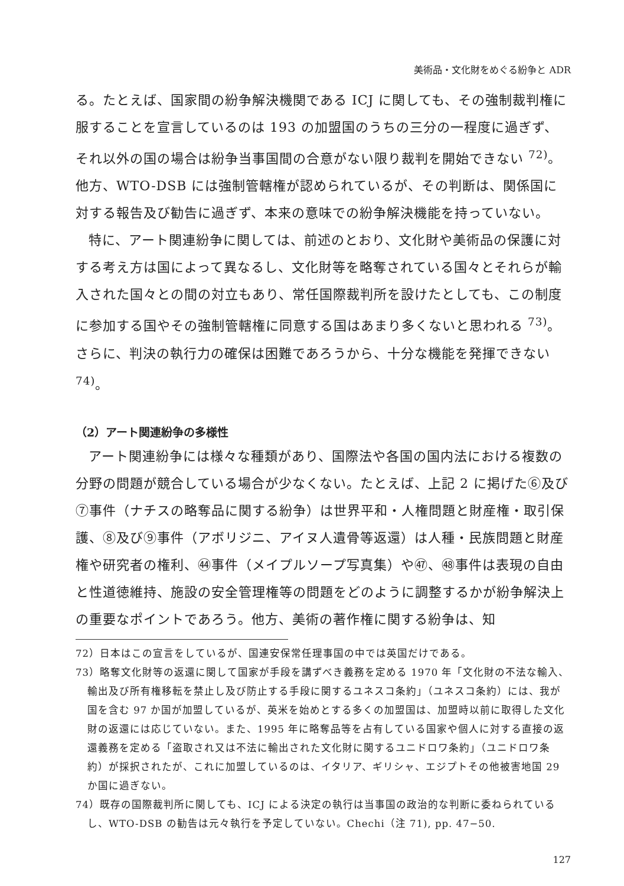美術品・文化財をめぐる紛争と ADR
る。たとえば、国家間の紛争解決機関である ICJ に関しても、その強制裁判権に服することを宣言しているのは 193 の加盟国のうちの三分の一程度に過ぎず、それ以外の国の場合は紛争当事国間の合意がない限り裁判を開始できない <sup>72)</sup>。他方、WTO-DSB には強制管轄権が認められているが、その判断は、関係国に対する報告及び勧告に過ぎず、本来の意味での紛争解決機能を持っていない。
特に、アート関連紛争に関しては、前述のとおり、文化財や美術品の保護に対する考え方は国によって異なるし、文化財等を略奪されている国々とそれらが輸入された国々との間の対立もあり、常任国際裁判所を設けたとしても、この制度に参加する国やその強制管轄権に同意する国はあまり多くないと思われる <sup>73)</sup>。さらに、判決の執行力の確保は困難であろうから、十分な機能を発揮できない <sup>74)</sup>。
（2）アート関連紛争の多様性
アート関連紛争には様々な種類があり、国際法や各国の国内法における複数の分野の問題が競合している場合が少なくない。たとえば、上記 2 に掲げた⑥及び⑦事件（ナチスの略奪品に関する紛争）は世界平和・人権問題と財産権・取引保護、⑧及び⑨事件（アボリジニ、アイヌ人遺骨等返還）は人種・民族問題と財産権や研究者の権利、㊹事件（メイプルソープ写真集）や㊼、㊽事件は表現の自由と性道徳維持、施設の安全管理権等の問題をどのように調整するかが紛争解決上の重要なポイントであろう。他方、美術の著作権に関する紛争は、知
72）日本はこの宣言をしているが、国連安保常任理事国の中では英国だけである。
73）略奪文化財等の返還に関して国家が手段を講ずべき義務を定める 1970 年「文化財の不法な輸入、輸出及び所有権移転を禁止し及び防止する手段に関するユネスコ条約」（ユネスコ条約）には、我が国を含む 97 か国が加盟しているが、英米を始めとする多くの加盟国は、加盟時以前に取得した文化財の返還には応じていない。また、1995 年に略奪品等を占有している国家や個人に対する直接の返還義務を定める「盗取され又は不法に輸出された文化財に関するユニドロワ条約」（ユニドロワ条約）が採択されたが、これに加盟しているのは、イタリア、ギリシャ、エジプトその他被害地国 29 か国に過ぎない。
74）既存の国際裁判所に関しても、ICJ による決定の執行は当事国の政治的な判断に委ねられているし、WTO-DSB の勧告は元々執行を予定していない。Chechi（注 71), pp. 47−50.
127